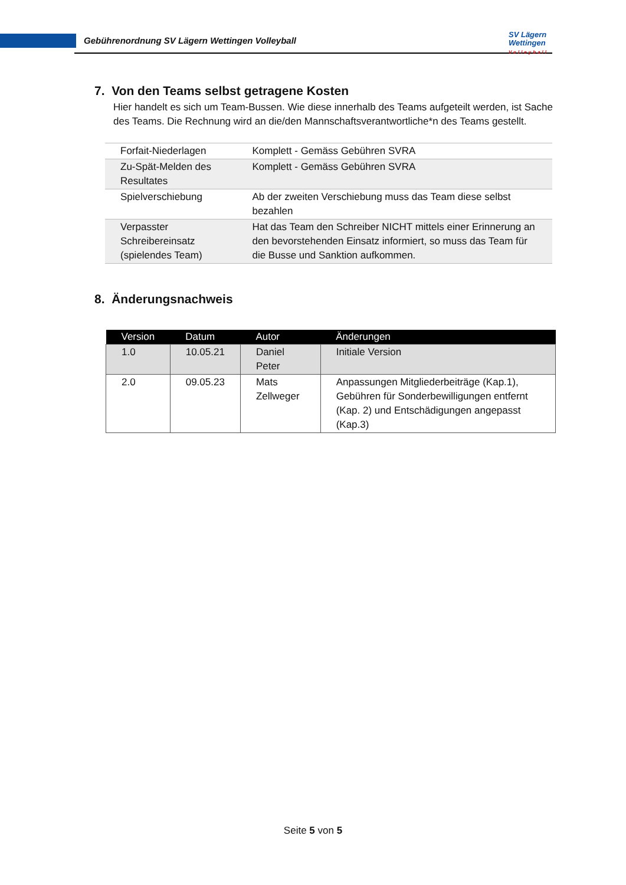Gebührenordnung SV Lägern Wettingen Volleyball
SV Lägern
Wettingen
Volleyball
7. Von den Teams selbst getragene Kosten
Hier handelt es sich um Team-Bussen. Wie diese innerhalb des Teams aufgeteilt werden, ist Sache des Teams. Die Rechnung wird an die/den Mannschaftsverantwortliche*n des Teams gestellt.
| Forfait-Niederlagen | Komplett - Gemäss Gebühren SVRA |
| Zu-Spät-Melden des Resultates | Komplett - Gemäss Gebühren SVRA |
| Spielverschiebung | Ab der zweiten Verschiebung muss das Team diese selbst bezahlen |
| Verpasster Schreibereinsatz (spielendes Team) | Hat das Team den Schreiber NICHT mittels einer Erinnerung an den bevorstehenden Einsatz informiert, so muss das Team für die Busse und Sanktion aufkommen. |
8. Änderungsnachweis
| Version | Datum | Autor | Änderungen |
| --- | --- | --- | --- |
| 1.0 | 10.05.21 | Daniel Peter | Initiale Version |
| 2.0 | 09.05.23 | Mats Zellweger | Anpassungen Mitgliederbeiträge (Kap.1), Gebühren für Sonderbewilligungen entfernt (Kap. 2) und Entschädigungen angepasst (Kap.3) |
Seite 5 von 5